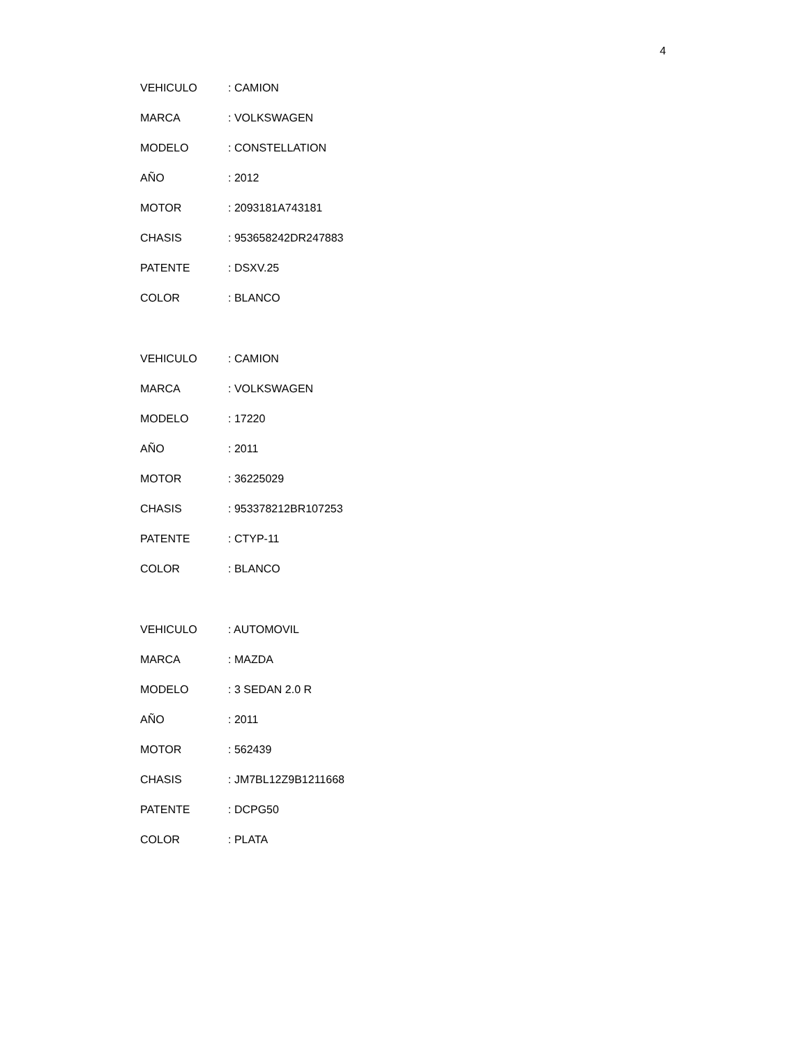4
VEHICULO: CAMION
MARCA: VOLKSWAGEN
MODELO: CONSTELLATION
AÑO: 2012
MOTOR: 2093181A743181
CHASIS: 953658242DR247883
PATENTE: DSXV.25
COLOR: BLANCO
VEHICULO: CAMION
MARCA: VOLKSWAGEN
MODELO: 17220
AÑO: 2011
MOTOR: 36225029
CHASIS: 953378212BR107253
PATENTE: CTYP-11
COLOR: BLANCO
VEHICULO: AUTOMOVIL
MARCA: MAZDA
MODELO: 3 SEDAN 2.0 R
AÑO: 2011
MOTOR: 562439
CHASIS: JM7BL12Z9B1211668
PATENTE: DCPG50
COLOR: PLATA